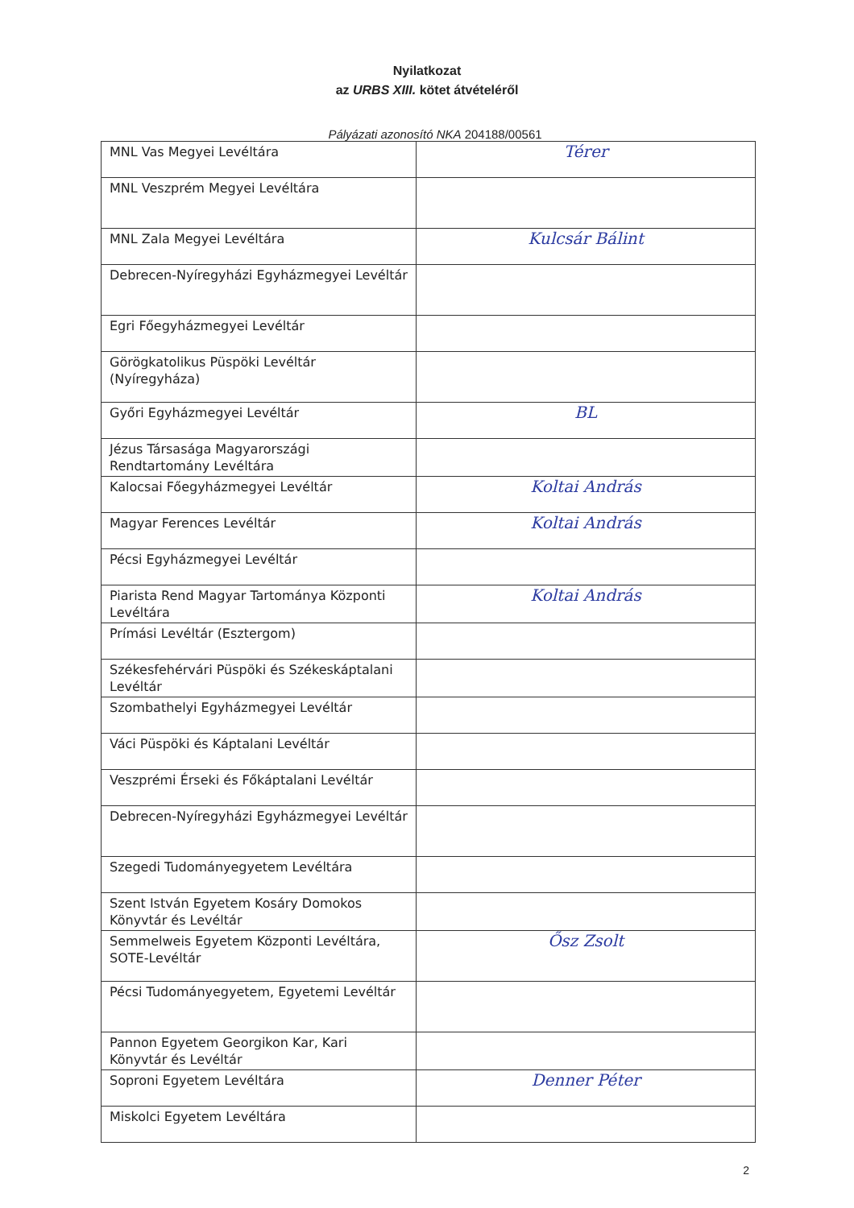Nyilatkozat
az URBS XIII. kötet átvételéről
Pályázati azonosító NKA 204188/00561
| MNL Vas Megyei Levéltára | Térer |
| MNL Veszprém Megyei Levéltára | |
| MNL Zala Megyei Levéltára | Kulcsár Bálint |
| Debrecen-Nyíregyházi Egyházmegyei Levéltár | |
| Egri Főegyházmegyei Levéltár | |
| Görögkatolikus Püspöki Levéltár (Nyíregyháza) | |
| Győri Egyházmegyei Levéltár | BL |
| Jézus Társasága Magyarországi Rendtartomány Levéltára | |
| Kalocsai Főegyházmegyei Levéltár | Koltai András |
| Magyar Ferences Levéltár | Koltai András |
| Pécsi Egyházmegyei Levéltár | |
| Piarista Rend Magyar Tartománya Központi Levéltára | Koltai András |
| Prímási Levéltár (Esztergom) | |
| Székesfehérvári Püspöki és Székeskáptalani Levéltár | |
| Szombathelyi Egyházmegyei Levéltár | |
| Váci Püspöki és Káptalani Levéltár | |
| Veszprémi Érseki és Főkáptalani Levéltár | |
| Debrecen-Nyíregyházi Egyházmegyei Levéltár | |
| Szegedi Tudományegyetem Levéltára | |
| Szent István Egyetem Kosáry Domokos Könyvtár és Levéltár | |
| Semmelweis Egyetem Központi Levéltára, SOTE-Levéltár | Ősz Zsolt |
| Pécsi Tudományegyetem, Egyetemi Levéltár | |
| Pannon Egyetem Georgikon Kar, Kari Könyvtár és Levéltár | |
| Soproni Egyetem Levéltára | Denner Péter |
| Miskolci Egyetem Levéltára | |
2